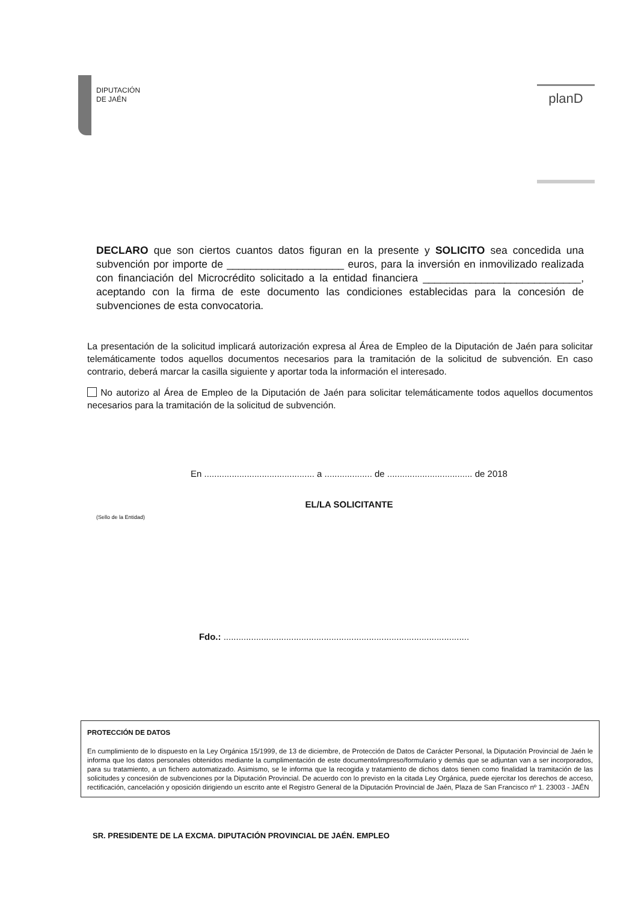DIPUTACIÓN
DE JAÉN
planD
DECLARO que son ciertos cuantos datos figuran en la presente y SOLICITO sea concedida una subvención por importe de ____________________ euros, para la inversión en inmovilizado realizada con financiación del Microcrédito solicitado a la entidad financiera ___________________________, aceptando con la firma de este documento las condiciones establecidas para la concesión de subvenciones de esta convocatoria.
La presentación de la solicitud implicará autorización expresa al Área de Empleo de la Diputación de Jaén para solicitar telemáticamente todos aquellos documentos necesarios para la tramitación de la solicitud de subvención. En caso contrario, deberá marcar la casilla siguiente y aportar toda la información el interesado.
No autorizo al Área de Empleo de la Diputación de Jaén para solicitar telemáticamente todos aquellos documentos necesarios para la tramitación de la solicitud de subvención.
En ............................................ a ................... de .................................. de 2018
EL/LA SOLICITANTE
(Sello de la Entidad)
Fdo.: ..................................................................................................
PROTECCIÓN DE DATOS
En cumplimiento de lo dispuesto en la Ley Orgánica 15/1999, de 13 de diciembre, de Protección de Datos de Carácter Personal, la Diputación Provincial de Jaén le informa que los datos personales obtenidos mediante la cumplimentación de este documento/impreso/formulario y demás que se adjuntan van a ser incorporados, para su tratamiento, a un fichero automatizado. Asimismo, se le informa que la recogida y tratamiento de dichos datos tienen como finalidad la tramitación de las solicitudes y concesión de subvenciones por la Diputación Provincial. De acuerdo con lo previsto en la citada Ley Orgánica, puede ejercitar los derechos de acceso, rectificación, cancelación y oposición dirigiendo un escrito ante el Registro General de la Diputación Provincial de Jaén, Plaza de San Francisco nº 1. 23003 - JAÉN
SR. PRESIDENTE DE LA EXCMA. DIPUTACIÓN PROVINCIAL DE JAÉN. EMPLEO